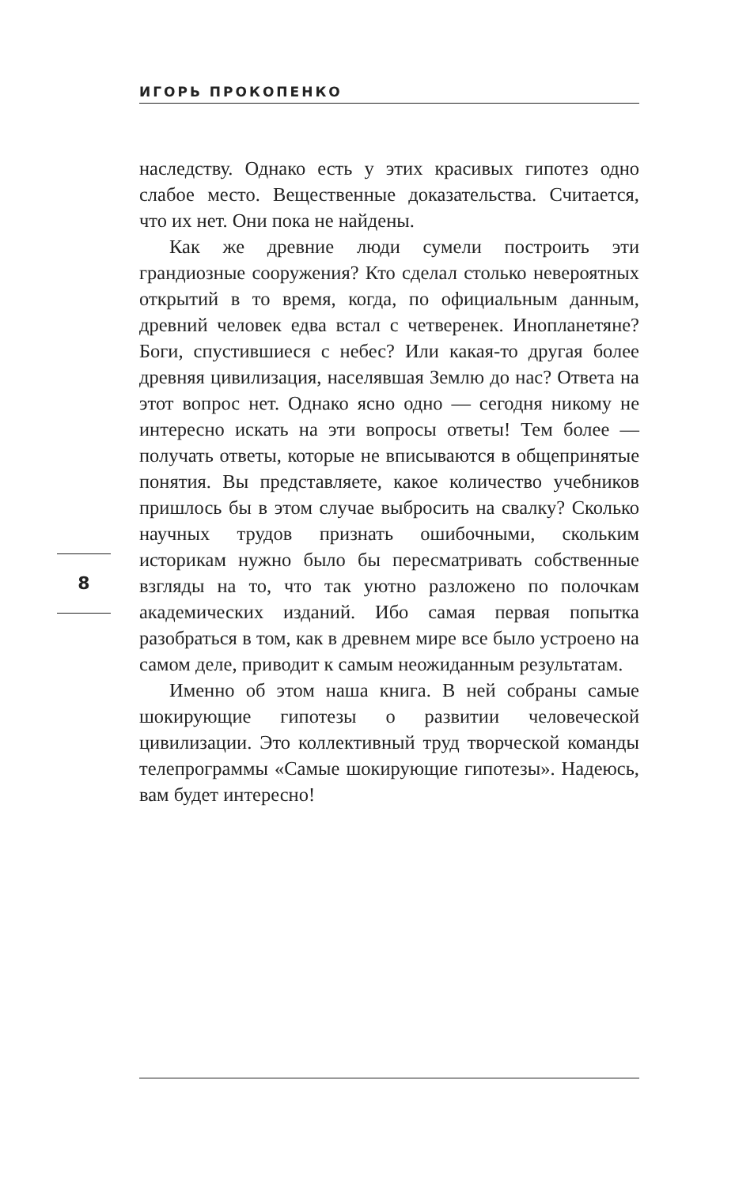ИГОРЬ ПРОКОПЕНКО
наследству. Однако есть у этих красивых гипотез одно слабое место. Вещественные доказательства. Считается, что их нет. Они пока не найдены.
Как же древние люди сумели построить эти грандиозные сооружения? Кто сделал столько невероятных открытий в то время, когда, по официальным данным, древний человек едва встал с четверенек. Инопланетяне? Боги, спустившиеся с небес? Или какая-то другая более древняя цивилизация, населявшая Землю до нас? Ответа на этот вопрос нет. Однако ясно одно — сегодня никому не интересно искать на эти вопросы ответы! Тем более — получать ответы, которые не вписываются в общепринятые понятия. Вы представляете, какое количество учебников пришлось бы в этом случае выбросить на свалку? Сколько научных трудов признать ошибочными, скольким историкам нужно было бы пересматривать собственные взгляды на то, что так уютно разложено по полочкам академических изданий. Ибо самая первая попытка разобраться в том, как в древнем мире все было устроено на самом деле, приводит к самым неожиданным результатам.
Именно об этом наша книга. В ней собраны самые шокирующие гипотезы о развитии человеческой цивилизации. Это коллективный труд творческой команды телепрограммы «Самые шокирующие гипотезы». Надеюсь, вам будет интересно!
8